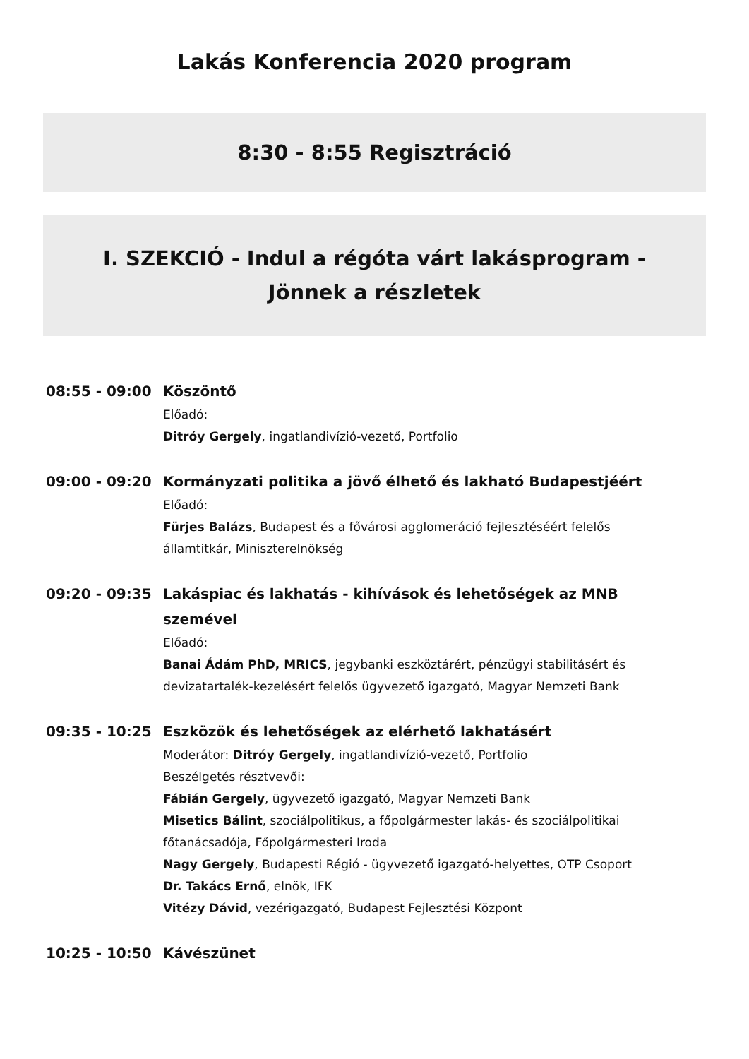Lakás Konferencia 2020 program
8:30 - 8:55 Regisztráció
I. SZEKCIÓ - Indul a régóta várt lakásprogram -
Jönnek a részletek
08:55 - 09:00
Köszöntő
Előadó:
Ditróy Gergely, ingatlandivízió-vezető, Portfolio
09:00 - 09:20
Kormányzati politika a jövő élhető és lakható Budapestjéért
Előadó:
Fürjes Balázs, Budapest és a fővárosi agglomeráció fejlesztéséért felelős államtitkár, Miniszterelnökség
09:20 - 09:35
Lakáspiac és lakhatás - kihívások és lehetőségek az MNB szemével
Előadó:
Banai Ádám PhD, MRICS, jegybanki eszköztárért, pénzügyi stabilitásért és devizatartalék-kezelésért felelős ügyvezető igazgató, Magyar Nemzeti Bank
09:35 - 10:25
Eszközök és lehetőségek az elérhető lakhatásért
Moderátor: Ditróy Gergely, ingatlandivízió-vezető, Portfolio
Beszélgetés résztvevői:
Fábián Gergely, ügyvezető igazgató, Magyar Nemzeti Bank
Misetics Bálint, szociálpolitikus, a főpolgármester lakás- és szociálpolitikai főtanácsadója, Főpolgármesteri Iroda
Nagy Gergely, Budapesti Régió - ügyvezető igazgató-helyettes, OTP Csoport
Dr. Takács Ernő, elnök, IFK
Vitézy Dávid, vezérigazgató, Budapest Fejlesztési Központ
10:25 - 10:50
Kávészünet